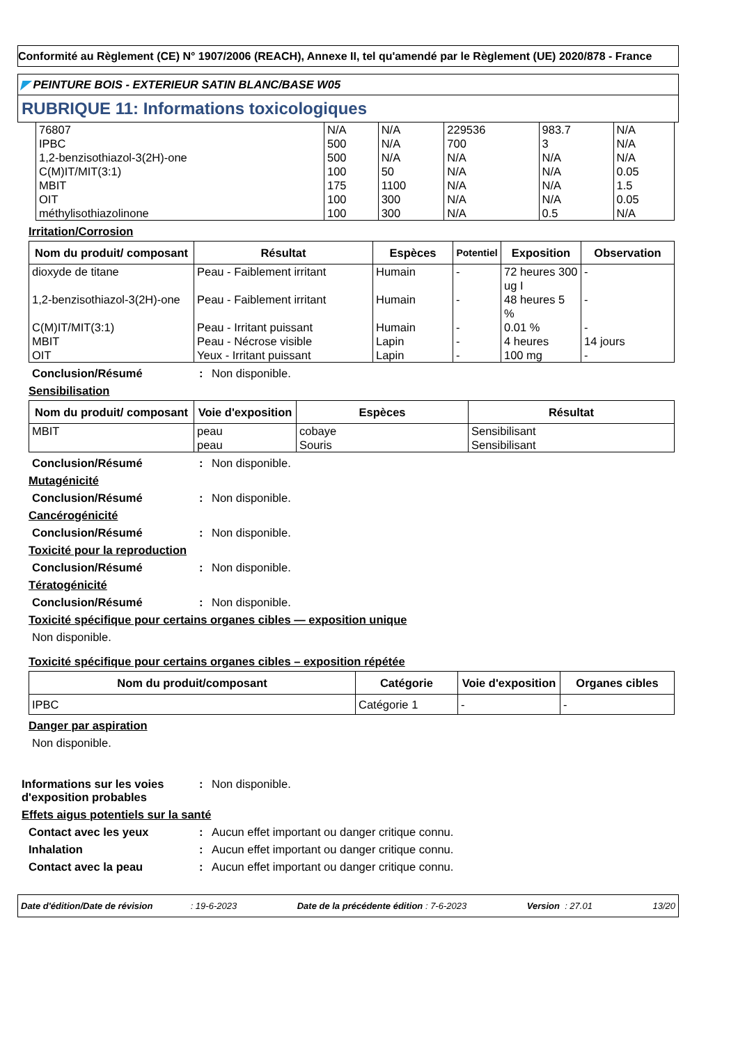Conformité au Règlement (CE) N° 1907/2006 (REACH), Annexe II, tel qu'amendé par le Règlement (UE) 2020/878 - France
◤ PEINTURE BOIS - EXTERIEUR SATIN BLANC/BASE W05
RUBRIQUE 11: Informations toxicologiques
| 76807 | N/A | N/A | 229536 | 983.7 | N/A |
| IPBC | 500 | N/A | 700 | 3 | N/A |
| 1,2-benzisothiazol-3(2H)-one | 500 | N/A | N/A | N/A | N/A |
| C(M)IT/MIT(3:1) | 100 | 50 | N/A | N/A | 0.05 |
| MBIT | 175 | 1100 | N/A | N/A | 1.5 |
| OIT | 100 | 300 | N/A | N/A | 0.05 |
| méthylisothiazolinone | 100 | 300 | N/A | 0.5 | N/A |
Irritation/Corrosion
| Nom du produit/ composant | Résultat | Espèces | Potentiel | Exposition | Observation |
| --- | --- | --- | --- | --- | --- |
| dioxyde de titane | Peau - Faiblement irritant | Humain | - | 72 heures 300 ug I | - |
| 1,2-benzisothiazol-3(2H)-one | Peau - Faiblement irritant | Humain | - | 48 heures 5 % | - |
| C(M)IT/MIT(3:1) | Peau - Irritant puissant | Humain | - | 0.01 % | - |
| MBIT | Peau - Nécrose visible | Lapin | - | 4 heures | 14 jours |
| OIT | Yeux - Irritant puissant | Lapin | - | 100 mg | - |
Conclusion/Résumé : Non disponible.
Sensibilisation
| Nom du produit/ composant | Voie d'exposition | Espèces | Résultat |
| --- | --- | --- | --- |
| MBIT | peau peau | cobaye Souris | Sensibilisant Sensibilisant |
Conclusion/Résumé : Non disponible.
Mutagénicité
Conclusion/Résumé : Non disponible.
Cancérogénicité
Conclusion/Résumé : Non disponible.
Toxicité pour la reproduction
Conclusion/Résumé : Non disponible.
Tératogénicité
Conclusion/Résumé : Non disponible.
Toxicité spécifique pour certains organes cibles — exposition unique
Non disponible.
Toxicité spécifique pour certains organes cibles – exposition répétée
| Nom du produit/composant | Catégorie | Voie d'exposition | Organes cibles |
| --- | --- | --- | --- |
| IPBC | Catégorie 1 | - | - |
Danger par aspiration
Non disponible.
Informations sur les voies d'exposition probables
: Non disponible.
Effets aigus potentiels sur la santé
Contact avec les yeux : Aucun effet important ou danger critique connu.
Inhalation : Aucun effet important ou danger critique connu.
Contact avec la peau : Aucun effet important ou danger critique connu.
Date d'édition/Date de révision : 19-6-2023 Date de la précédente édition : 7-6-2023 Version : 27.01 13/20